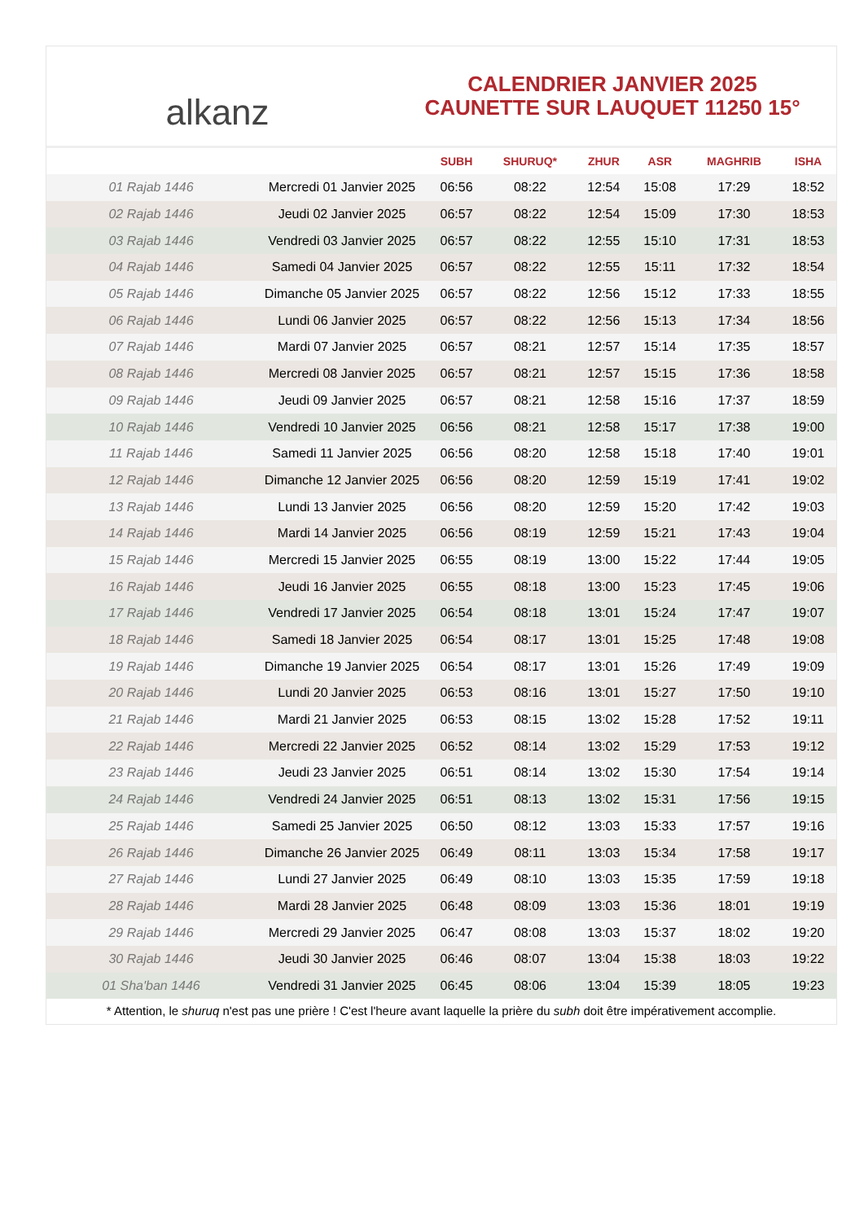alkanz
CALENDRIER JANVIER 2025
CAUNETTE SUR LAUQUET 11250 15°
| | | SUBH | SHURUQ* | ZHUR | ASR | MAGHRIB | ISHA |
| --- | --- | --- | --- | --- | --- | --- | --- |
| 01 Rajab 1446 | Mercredi 01 Janvier 2025 | 06:56 | 08:22 | 12:54 | 15:08 | 17:29 | 18:52 |
| 02 Rajab 1446 | Jeudi 02 Janvier 2025 | 06:57 | 08:22 | 12:54 | 15:09 | 17:30 | 18:53 |
| 03 Rajab 1446 | Vendredi 03 Janvier 2025 | 06:57 | 08:22 | 12:55 | 15:10 | 17:31 | 18:53 |
| 04 Rajab 1446 | Samedi 04 Janvier 2025 | 06:57 | 08:22 | 12:55 | 15:11 | 17:32 | 18:54 |
| 05 Rajab 1446 | Dimanche 05 Janvier 2025 | 06:57 | 08:22 | 12:56 | 15:12 | 17:33 | 18:55 |
| 06 Rajab 1446 | Lundi 06 Janvier 2025 | 06:57 | 08:22 | 12:56 | 15:13 | 17:34 | 18:56 |
| 07 Rajab 1446 | Mardi 07 Janvier 2025 | 06:57 | 08:21 | 12:57 | 15:14 | 17:35 | 18:57 |
| 08 Rajab 1446 | Mercredi 08 Janvier 2025 | 06:57 | 08:21 | 12:57 | 15:15 | 17:36 | 18:58 |
| 09 Rajab 1446 | Jeudi 09 Janvier 2025 | 06:57 | 08:21 | 12:58 | 15:16 | 17:37 | 18:59 |
| 10 Rajab 1446 | Vendredi 10 Janvier 2025 | 06:56 | 08:21 | 12:58 | 15:17 | 17:38 | 19:00 |
| 11 Rajab 1446 | Samedi 11 Janvier 2025 | 06:56 | 08:20 | 12:58 | 15:18 | 17:40 | 19:01 |
| 12 Rajab 1446 | Dimanche 12 Janvier 2025 | 06:56 | 08:20 | 12:59 | 15:19 | 17:41 | 19:02 |
| 13 Rajab 1446 | Lundi 13 Janvier 2025 | 06:56 | 08:20 | 12:59 | 15:20 | 17:42 | 19:03 |
| 14 Rajab 1446 | Mardi 14 Janvier 2025 | 06:56 | 08:19 | 12:59 | 15:21 | 17:43 | 19:04 |
| 15 Rajab 1446 | Mercredi 15 Janvier 2025 | 06:55 | 08:19 | 13:00 | 15:22 | 17:44 | 19:05 |
| 16 Rajab 1446 | Jeudi 16 Janvier 2025 | 06:55 | 08:18 | 13:00 | 15:23 | 17:45 | 19:06 |
| 17 Rajab 1446 | Vendredi 17 Janvier 2025 | 06:54 | 08:18 | 13:01 | 15:24 | 17:47 | 19:07 |
| 18 Rajab 1446 | Samedi 18 Janvier 2025 | 06:54 | 08:17 | 13:01 | 15:25 | 17:48 | 19:08 |
| 19 Rajab 1446 | Dimanche 19 Janvier 2025 | 06:54 | 08:17 | 13:01 | 15:26 | 17:49 | 19:09 |
| 20 Rajab 1446 | Lundi 20 Janvier 2025 | 06:53 | 08:16 | 13:01 | 15:27 | 17:50 | 19:10 |
| 21 Rajab 1446 | Mardi 21 Janvier 2025 | 06:53 | 08:15 | 13:02 | 15:28 | 17:52 | 19:11 |
| 22 Rajab 1446 | Mercredi 22 Janvier 2025 | 06:52 | 08:14 | 13:02 | 15:29 | 17:53 | 19:12 |
| 23 Rajab 1446 | Jeudi 23 Janvier 2025 | 06:51 | 08:14 | 13:02 | 15:30 | 17:54 | 19:14 |
| 24 Rajab 1446 | Vendredi 24 Janvier 2025 | 06:51 | 08:13 | 13:02 | 15:31 | 17:56 | 19:15 |
| 25 Rajab 1446 | Samedi 25 Janvier 2025 | 06:50 | 08:12 | 13:03 | 15:33 | 17:57 | 19:16 |
| 26 Rajab 1446 | Dimanche 26 Janvier 2025 | 06:49 | 08:11 | 13:03 | 15:34 | 17:58 | 19:17 |
| 27 Rajab 1446 | Lundi 27 Janvier 2025 | 06:49 | 08:10 | 13:03 | 15:35 | 17:59 | 19:18 |
| 28 Rajab 1446 | Mardi 28 Janvier 2025 | 06:48 | 08:09 | 13:03 | 15:36 | 18:01 | 19:19 |
| 29 Rajab 1446 | Mercredi 29 Janvier 2025 | 06:47 | 08:08 | 13:03 | 15:37 | 18:02 | 19:20 |
| 30 Rajab 1446 | Jeudi 30 Janvier 2025 | 06:46 | 08:07 | 13:04 | 15:38 | 18:03 | 19:22 |
| 01 Sha'ban 1446 | Vendredi 31 Janvier 2025 | 06:45 | 08:06 | 13:04 | 15:39 | 18:05 | 19:23 |
* Attention, le shuruq n'est pas une prière ! C'est l'heure avant laquelle la prière du subh doit être impérativement accomplie.